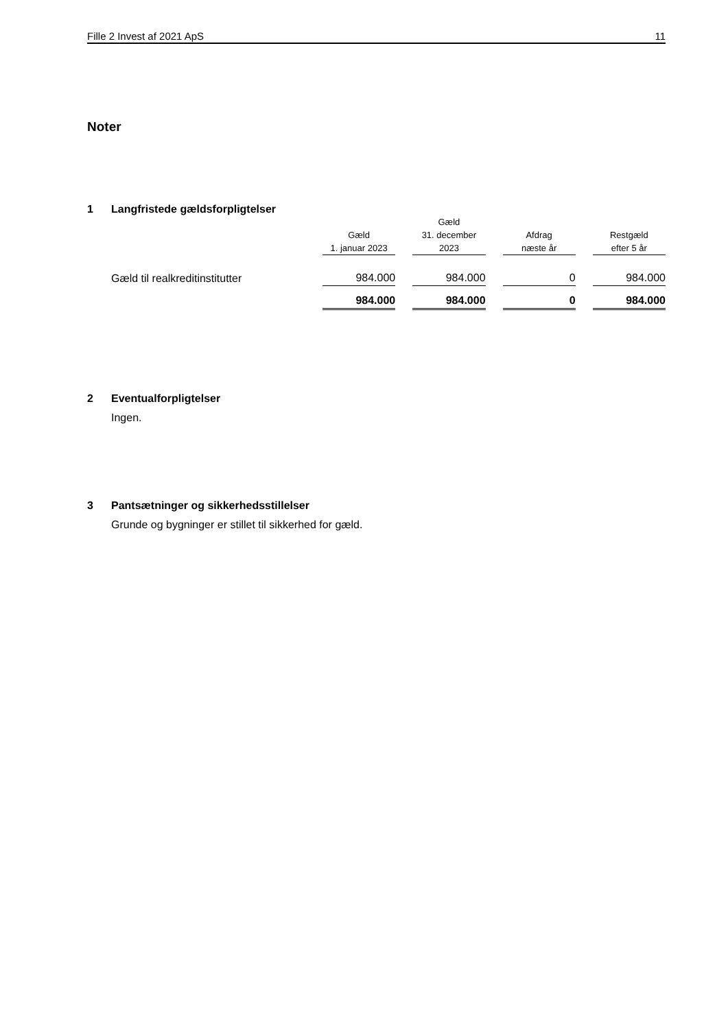Fille 2 Invest af 2021 ApS 11
Noter
1 Langfristede gældsforpligtelser
| | | Gæld | | |
| --- | --- | --- | --- | --- |
| | Gæld | 31. december | Afdrag | Restgæld |
| | 1. januar 2023 | 2023 | næste år | efter 5 år |
| Gæld til realkreditinstitutter | 984.000 | 984.000 | 0 | 984.000 |
| | 984.000 | 984.000 | 0 | 984.000 |
2 Eventualforpligtelser
Ingen.
3 Pantsætninger og sikkerhedsstillelser
Grunde og bygninger er stillet til sikkerhed for gæld.